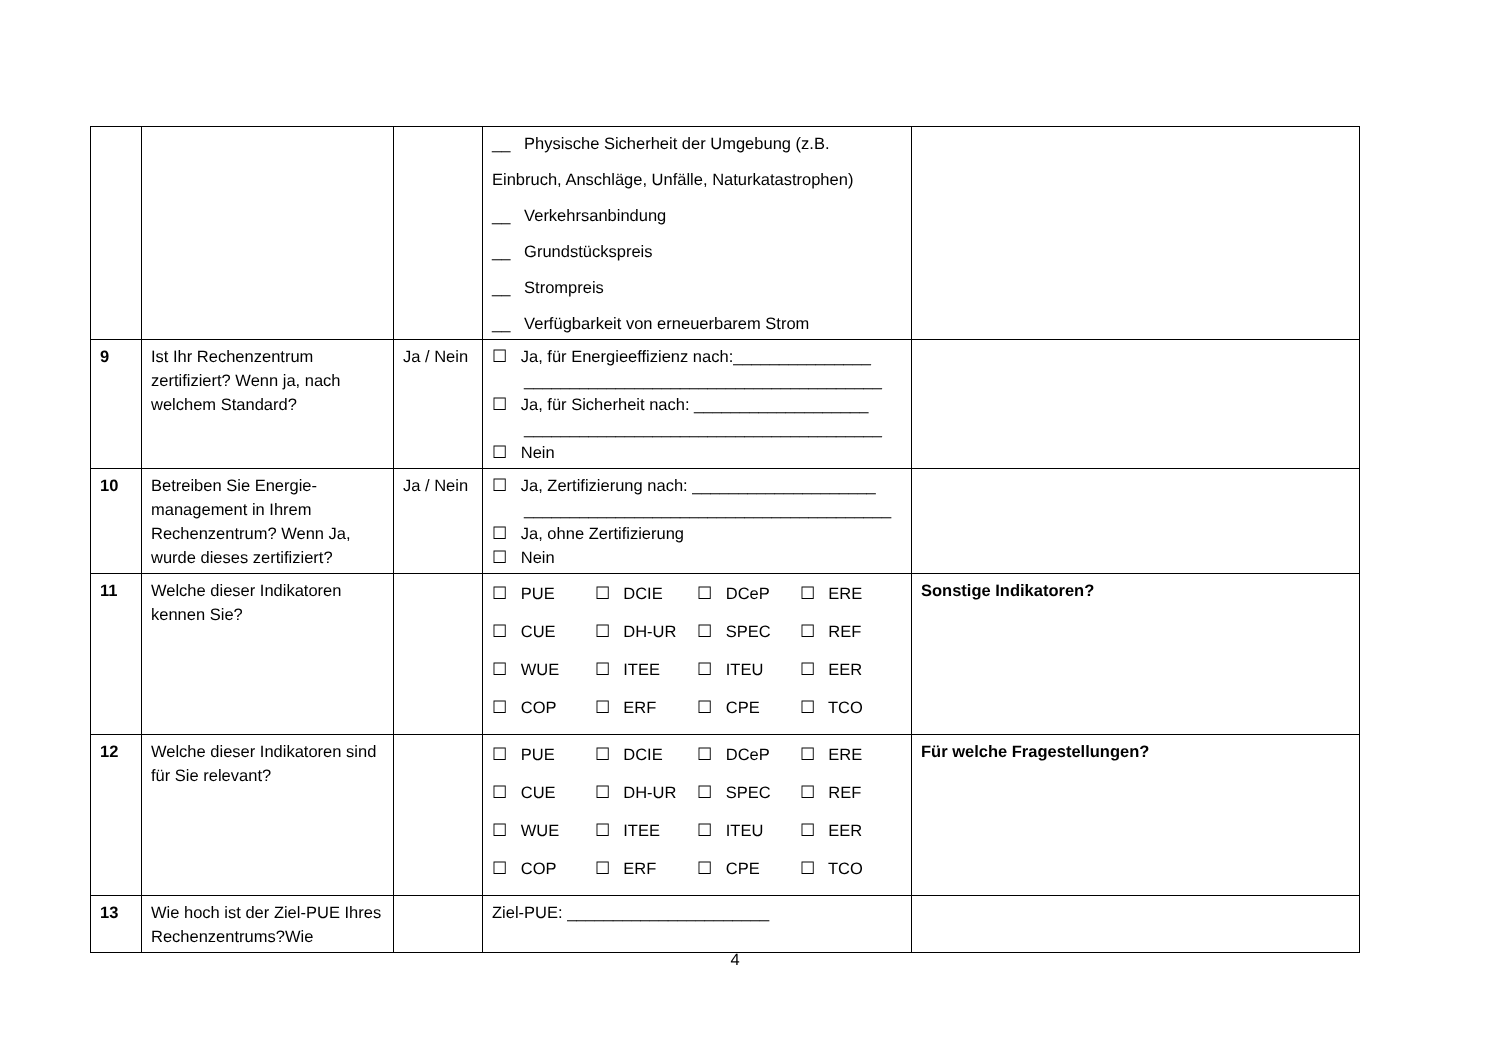| | | | __ Physische Sicherheit der Umgebung (z.B. Einbruch, Anschläge, Unfälle, Naturkatastrophen) __ Verkehrsanbindung __ Grundstückspreis __ Strompreis __ Verfügbarkeit von erneuerbarem Strom | |
| 9 | Ist Ihr Rechenzentrum zertifiziert? Wenn ja, nach welchem Standard? | Ja / Nein | ☐ Ja, für Energieeffizienz nach:_______________ _______________________________________ ☐ Ja, für Sicherheit nach: ___________________ _______________________________________ ☐ Nein | |
| 10 | Betreiben Sie Energie-management in Ihrem Rechenzentrum? Wenn Ja, wurde dieses zertifiziert? | Ja / Nein | ☐ Ja, Zertifizierung nach: ____________________ ________________________________________ ☐ Ja, ohne Zertifizierung ☐ Nein | |
| 11 | Welche dieser Indikatoren kennen Sie? | | / ☐ PUE / ☐ DCIE / ☐ DCeP / ☐ ERE / / ☐ CUE / ☐ DH-UR / ☐ SPEC / ☐ REF / / ☐ WUE / ☐ ITEE / ☐ ITEU / ☐ EER / / ☐ COP / ☐ ERF / ☐ CPE / ☐ TCO / | Sonstige Indikatoren? |
| 12 | Welche dieser Indikatoren sind für Sie relevant? | | / ☐ PUE / ☐ DCIE / ☐ DCeP / ☐ ERE / / ☐ CUE / ☐ DH-UR / ☐ SPEC / ☐ REF / / ☐ WUE / ☐ ITEE / ☐ ITEU / ☐ EER / / ☐ COP / ☐ ERF / ☐ CPE / ☐ TCO / | Für welche Fragestellungen? |
| 13 | Wie hoch ist der Ziel-PUE Ihres Rechenzentrums?Wie | | Ziel-PUE: ______________________ | |
4